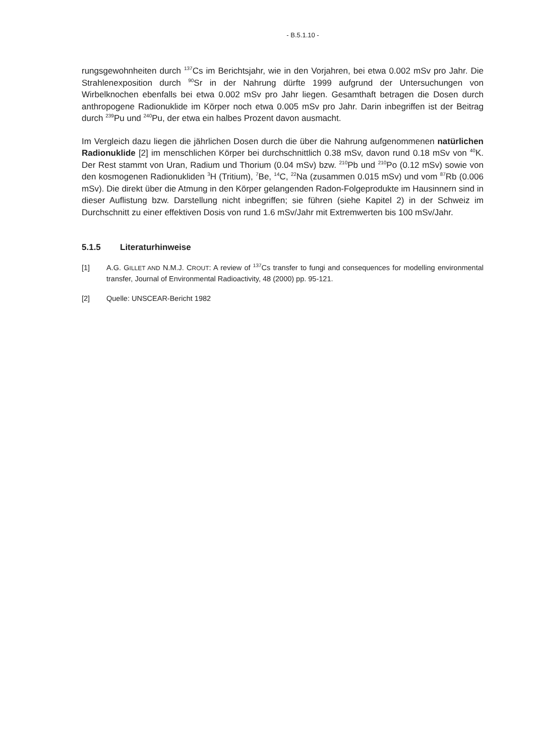- B.5.1.10 -
rungsgewohnheiten durch <sup>137</sup>Cs im Berichtsjahr, wie in den Vorjahren, bei etwa 0.002 mSv pro Jahr. Die Strahlenexposition durch <sup>90</sup>Sr in der Nahrung dürfte 1999 aufgrund der Untersuchungen von Wirbelknochen ebenfalls bei etwa 0.002 mSv pro Jahr liegen. Gesamthaft betragen die Dosen durch anthropogene Radionuklide im Körper noch etwa 0.005 mSv pro Jahr. Darin inbegriffen ist der Beitrag durch <sup>239</sup>Pu und <sup>240</sup>Pu, der etwa ein halbes Prozent davon ausmacht.
Im Vergleich dazu liegen die jährlichen Dosen durch die über die Nahrung aufgenommenen natürlichen Radionuklide [2] im menschlichen Körper bei durchschnittlich 0.38 mSv, davon rund 0.18 mSv von <sup>40</sup>K. Der Rest stammt von Uran, Radium und Thorium (0.04 mSv) bzw. <sup>210</sup>Pb und <sup>210</sup>Po (0.12 mSv) sowie von den kosmogenen Radionukliden <sup>3</sup>H (Tritium), <sup>7</sup>Be, <sup>14</sup>C, <sup>22</sup>Na (zusammen 0.015 mSv) und vom <sup>87</sup>Rb (0.006 mSv). Die direkt über die Atmung in den Körper gelangenden Radon-Folgeprodukte im Hausinnern sind in dieser Auflistung bzw. Darstellung nicht inbegriffen; sie führen (siehe Kapitel 2) in der Schweiz im Durchschnitt zu einer effektiven Dosis von rund 1.6 mSv/Jahr mit Extremwerten bis 100 mSv/Jahr.
5.1.5 Literaturhinweise
[1] A.G. GILLET AND N.M.J. CROUT: A review of <sup>137</sup>Cs transfer to fungi and consequences for modelling environmental transfer, Journal of Environmental Radioactivity, 48 (2000) pp. 95-121.
[2] Quelle: UNSCEAR-Bericht 1982